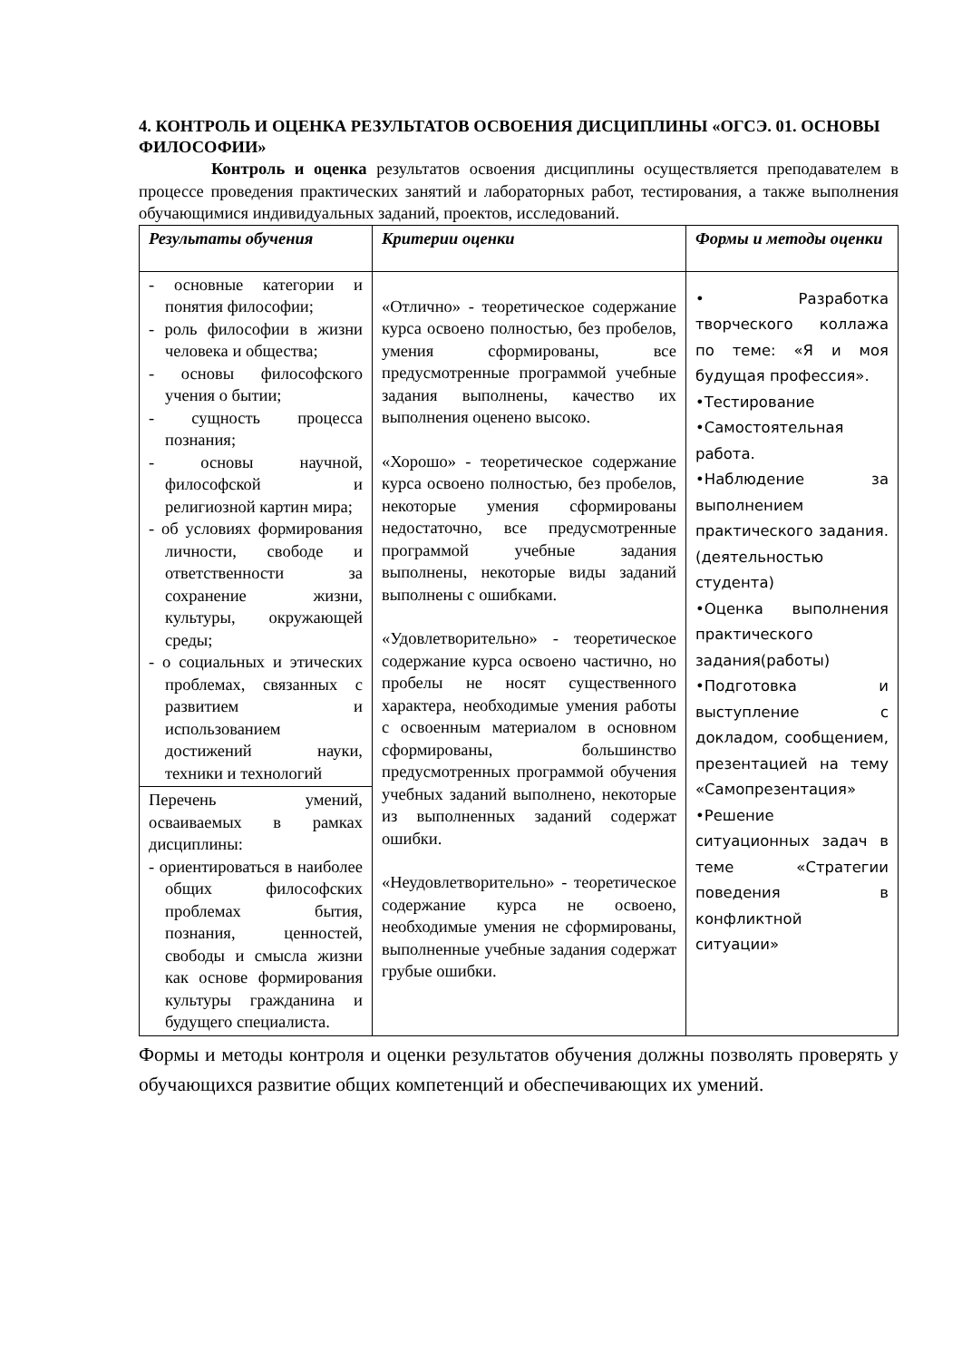4. КОНТРОЛЬ И ОЦЕНКА РЕЗУЛЬТАТОВ ОСВОЕНИЯ ДИСЦИПЛИНЫ «ОГСЭ. 01. ОСНОВЫ ФИЛОСОФИИ»
Контроль и оценка результатов освоения дисциплины осуществляется преподавателем в процессе проведения практических занятий и лабораторных работ, тестирования, а также выполнения обучающимися индивидуальных заданий, проектов, исследований.
| Результаты обучения | Критерии оценки | Формы и методы оценки |
| --- | --- | --- |
| - основные категории и понятия философии; - роль философии в жизни человека и общества; - основы философского учения о бытии; - сущность процесса познания; - основы научной, философской и религиозной картин мира; - об условиях формирования личности, свободе и ответственности за сохранение жизни, культуры, окружающей среды; - о социальных и этических проблемах, связанных с развитием и использованием достижений науки, техники и технологий | «Отлично» - теоретическое содержание курса освоено полностью, без пробелов, умения сформированы, все предусмотренные программой учебные задания выполнены, качество их выполнения оценено высоко. «Хорошо» - теоретическое содержание курса освоено полностью, без пробелов, некоторые умения сформированы недостаточно, все предусмотренные программой учебные задания выполнены, некоторые виды заданий выполнены с ошибками. «Удовлетворительно» - теоретическое содержание курса освоено частично, но пробелы не носят существенного характера, необходимые умения работы с освоенным материалом в основном сформированы, большинство предусмотренных программой обучения учебных заданий выполнено, некоторые из выполненных заданий содержат ошибки. «Неудовлетворительно» - теоретическое содержание курса не освоено, необходимые умения не сформированы, выполненные учебные задания содержат грубые ошибки. | • Разработка творческого коллажа по теме: «Я и моя будущая профессия». •Тестирование •Самостоятельная работа. •Наблюдение за выполнением практического задания. (деятельностью студента) •Оценка выполнения практического задания(работы) •Подготовка и выступление с докладом, сообщением, презентацией на тему «Самопрезентация» •Решение ситуационных задач в теме «Стратегии поведения в конфликтной ситуации» |
| Перечень умений, осваиваемых в рамках дисциплины: - ориентироваться в наиболее общих философских проблемах бытия, познания, ценностей, свободы и смысла жизни как основе формирования культуры гражданина и будущего специалиста. | | |
Формы и методы контроля и оценки результатов обучения должны позволять проверять у обучающихся развитие общих компетенций и обеспечивающих их умений.